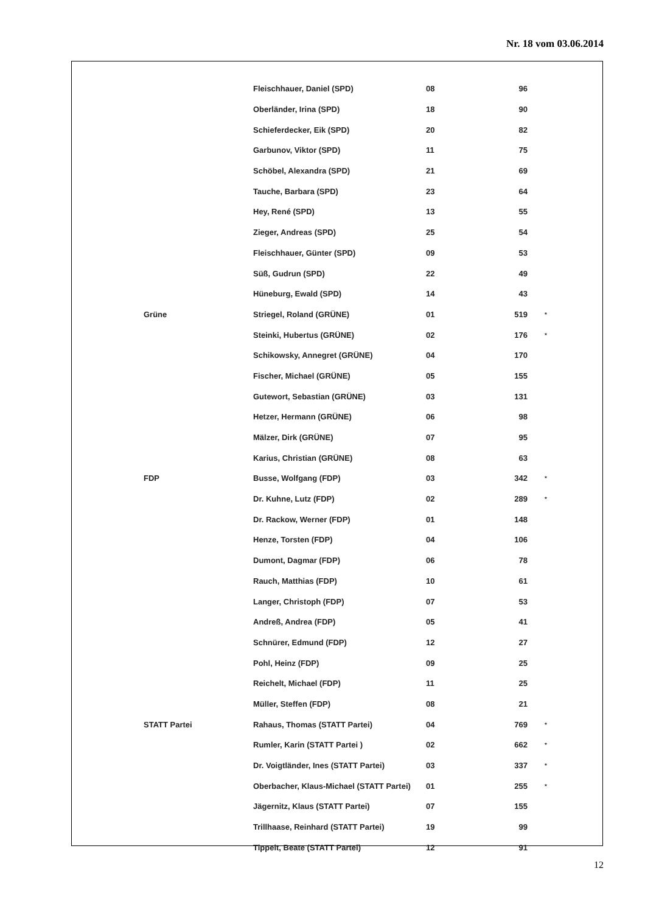Nr. 18 vom 03.06.2014
| | Fleischhauer, Daniel (SPD) | 08 | 96 | |
| | Oberländer, Irina (SPD) | 18 | 90 | |
| | Schieferdecker, Eik (SPD) | 20 | 82 | |
| | Garbunov, Viktor (SPD) | 11 | 75 | |
| | Schöbel, Alexandra (SPD) | 21 | 69 | |
| | Tauche, Barbara (SPD) | 23 | 64 | |
| | Hey, René (SPD) | 13 | 55 | |
| | Zieger, Andreas (SPD) | 25 | 54 | |
| | Fleischhauer, Günter (SPD) | 09 | 53 | |
| | Süß, Gudrun (SPD) | 22 | 49 | |
| | Hüneburg, Ewald (SPD) | 14 | 43 | |
| Grüne | Striegel, Roland (GRÜNE) | 01 | 519 | * |
| | Steinki, Hubertus (GRÜNE) | 02 | 176 | * |
| | Schikowsky, Annegret (GRÜNE) | 04 | 170 | |
| | Fischer, Michael (GRÜNE) | 05 | 155 | |
| | Gutewort, Sebastian (GRÜNE) | 03 | 131 | |
| | Hetzer, Hermann (GRÜNE) | 06 | 98 | |
| | Mälzer, Dirk (GRÜNE) | 07 | 95 | |
| | Karius, Christian (GRÜNE) | 08 | 63 | |
| FDP | Busse, Wolfgang (FDP) | 03 | 342 | * |
| | Dr. Kuhne, Lutz (FDP) | 02 | 289 | * |
| | Dr. Rackow, Werner (FDP) | 01 | 148 | |
| | Henze, Torsten (FDP) | 04 | 106 | |
| | Dumont, Dagmar (FDP) | 06 | 78 | |
| | Rauch, Matthias (FDP) | 10 | 61 | |
| | Langer, Christoph (FDP) | 07 | 53 | |
| | Andreß, Andrea (FDP) | 05 | 41 | |
| | Schnürer, Edmund (FDP) | 12 | 27 | |
| | Pohl, Heinz (FDP) | 09 | 25 | |
| | Reichelt, Michael (FDP) | 11 | 25 | |
| | Müller, Steffen (FDP) | 08 | 21 | |
| STATT Partei | Rahaus, Thomas (STATT Partei) | 04 | 769 | * |
| | Rumler, Karin (STATT Partei ) | 02 | 662 | * |
| | Dr. Voigtländer, Ines (STATT Partei) | 03 | 337 | * |
| | Oberbacher, Klaus-Michael (STATT Partei) | 01 | 255 | * |
| | Jägernitz, Klaus (STATT Partei) | 07 | 155 | |
| | Trillhaase, Reinhard (STATT Partei) | 19 | 99 | |
| | Tippelt, Beate (STATT Partei) | 12 | 91 | |
12